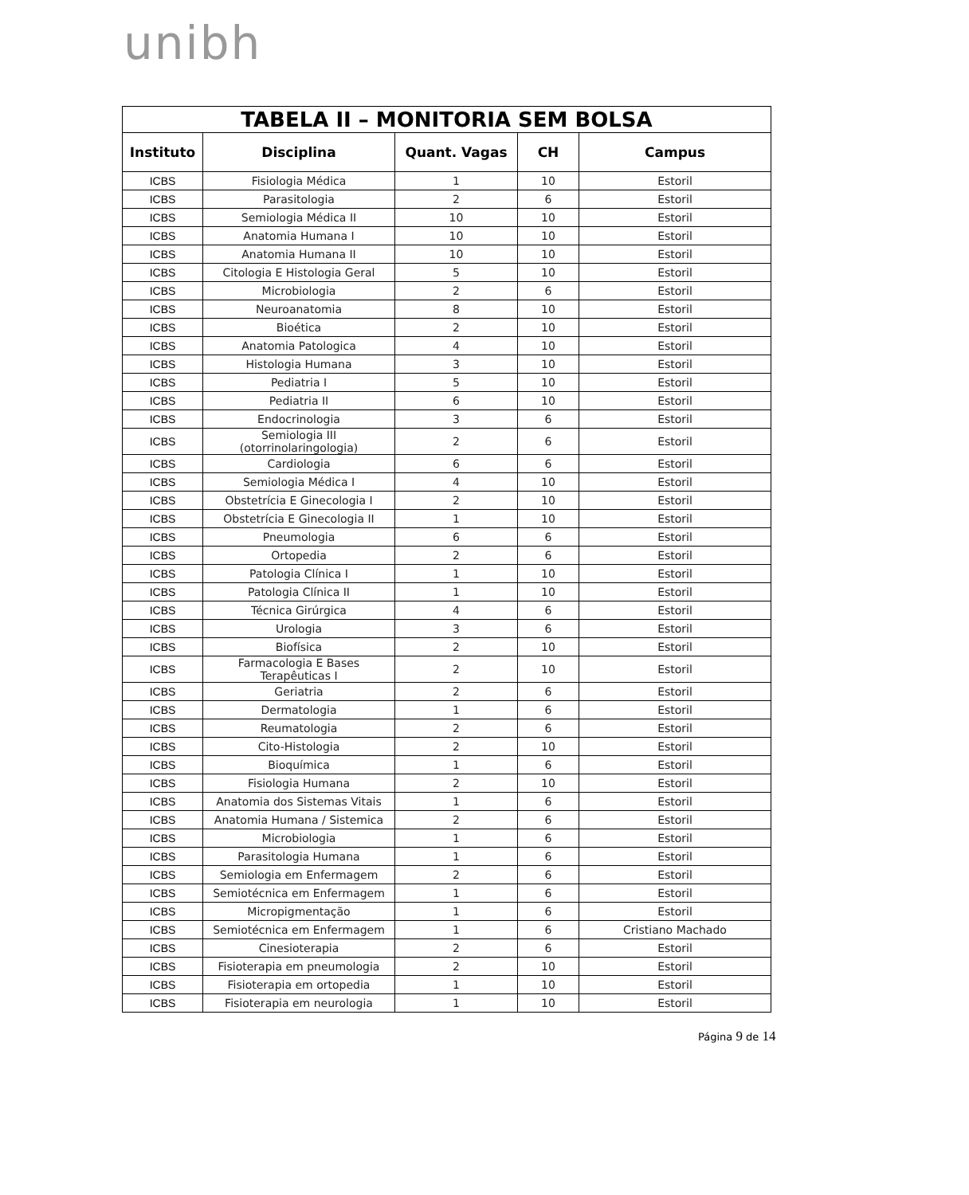unibh
| TABELA II – MONITORIA SEM BOLSA | | | | |
| --- | --- | --- | --- | --- |
| Instituto | Disciplina | Quant. Vagas | CH | Campus |
| ICBS | Fisiologia Médica | 1 | 10 | Estoril |
| ICBS | Parasitologia | 2 | 6 | Estoril |
| ICBS | Semiologia Médica II | 10 | 10 | Estoril |
| ICBS | Anatomia Humana I | 10 | 10 | Estoril |
| ICBS | Anatomia Humana II | 10 | 10 | Estoril |
| ICBS | Citologia E Histologia Geral | 5 | 10 | Estoril |
| ICBS | Microbiologia | 2 | 6 | Estoril |
| ICBS | Neuroanatomia | 8 | 10 | Estoril |
| ICBS | Bioética | 2 | 10 | Estoril |
| ICBS | Anatomia Patologica | 4 | 10 | Estoril |
| ICBS | Histologia Humana | 3 | 10 | Estoril |
| ICBS | Pediatria I | 5 | 10 | Estoril |
| ICBS | Pediatria II | 6 | 10 | Estoril |
| ICBS | Endocrinologia | 3 | 6 | Estoril |
| ICBS | Semiologia III (otorrinolaringologia) | 2 | 6 | Estoril |
| ICBS | Cardiologia | 6 | 6 | Estoril |
| ICBS | Semiologia Médica I | 4 | 10 | Estoril |
| ICBS | Obstetrícia E Ginecologia I | 2 | 10 | Estoril |
| ICBS | Obstetrícia E Ginecologia II | 1 | 10 | Estoril |
| ICBS | Pneumologia | 6 | 6 | Estoril |
| ICBS | Ortopedia | 2 | 6 | Estoril |
| ICBS | Patologia Clínica I | 1 | 10 | Estoril |
| ICBS | Patologia Clínica II | 1 | 10 | Estoril |
| ICBS | Técnica Girúrgica | 4 | 6 | Estoril |
| ICBS | Urologia | 3 | 6 | Estoril |
| ICBS | Biofísica | 2 | 10 | Estoril |
| ICBS | Farmacologia E Bases Terapêuticas I | 2 | 10 | Estoril |
| ICBS | Geriatria | 2 | 6 | Estoril |
| ICBS | Dermatologia | 1 | 6 | Estoril |
| ICBS | Reumatologia | 2 | 6 | Estoril |
| ICBS | Cito-Histologia | 2 | 10 | Estoril |
| ICBS | Bioquímica | 1 | 6 | Estoril |
| ICBS | Fisiologia Humana | 2 | 10 | Estoril |
| ICBS | Anatomia dos Sistemas Vitais | 1 | 6 | Estoril |
| ICBS | Anatomia Humana / Sistemica | 2 | 6 | Estoril |
| ICBS | Microbiologia | 1 | 6 | Estoril |
| ICBS | Parasitologia Humana | 1 | 6 | Estoril |
| ICBS | Semiologia em Enfermagem | 2 | 6 | Estoril |
| ICBS | Semiotécnica em Enfermagem | 1 | 6 | Estoril |
| ICBS | Micropigmentação | 1 | 6 | Estoril |
| ICBS | Semiotécnica em Enfermagem | 1 | 6 | Cristiano Machado |
| ICBS | Cinesioterapia | 2 | 6 | Estoril |
| ICBS | Fisioterapia em pneumologia | 2 | 10 | Estoril |
| ICBS | Fisioterapia em ortopedia | 1 | 10 | Estoril |
| ICBS | Fisioterapia em neurologia | 1 | 10 | Estoril |
Página 9 de 14